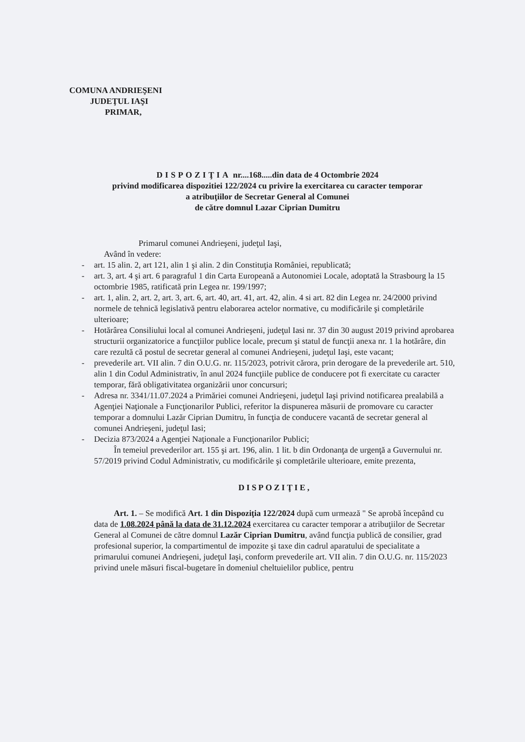COMUNA ANDRIEŞENI
JUDEŢUL IAŞI
PRIMAR,
DISPOZIŢIA nr....168.....din data de 4 Octombrie 2024
privind modificarea dispozitiei 122/2024 cu privire la exercitarea cu caracter temporar
a atribuţiilor de Secretar General al Comunei
de către domnul Lazar Ciprian Dumitru
Primarul comunei Andrieşeni, judeţul Iaşi,
Având în vedere:
- art. 15 alin. 2, art 121, alin 1 şi alin. 2 din Constituţia României, republicată;
- art. 3, art. 4 şi art. 6 paragraful 1 din Carta Europeană a Autonomiei Locale, adoptată la Strasbourg la 15 octombrie 1985, ratificată prin Legea nr. 199/1997;
- art. 1, alin. 2, art. 2, art. 3, art. 6, art. 40, art. 41, art. 42, alin. 4 si art. 82 din Legea nr. 24/2000 privind normele de tehnică legislativă pentru elaborarea actelor normative, cu modificările şi completările ulterioare;
- Hotărârea Consiliului local al comunei Andrieşeni, judeţul Iasi nr. 37 din 30 august 2019 privind aprobarea structurii organizatorice a funcţiilor publice locale, precum şi statul de funcţii anexa nr. 1 la hotărâre, din care rezultă că postul de secretar general al comunei Andrieşeni, judeţul Iaşi, este vacant;
- prevederile art. VII alin. 7 din O.U.G. nr. 115/2023, potrivit cărora, prin derogare de la prevederile art. 510, alin 1 din Codul Administrativ, în anul 2024 funcţiile publice de conducere pot fi exercitate cu caracter temporar, fără obligativitatea organizării unor concursuri;
- Adresa nr. 3341/11.07.2024 a Primăriei comunei Andrieşeni, judeţul Iaşi privind notificarea prealabilă a Agenţiei Naţionale a Funcţionarilor Publici, referitor la dispunerea măsurii de promovare cu caracter temporar a domnului Lazăr Ciprian Dumitru, în funcţia de conducere vacantă de secretar general al comunei Andrieşeni, judeţul Iasi;
- Decizia 873/2024 a Agenţiei Naţionale a Funcţionarilor Publici;
În temeiul prevederilor art. 155 şi art. 196, alin. 1 lit. b din Ordonanţa de urgenţă a Guvernului nr. 57/2019 privind Codul Administrativ, cu modificările şi completările ulterioare, emite prezenta,
DISPOZIŢIE,
Art. 1. – Se modifică Art. 1 din Dispoziţia 122/2024 după cum urmează " Se aprobă începând cu data de 1.08.2024 până la data de 31.12.2024 exercitarea cu caracter temporar a atribuţiilor de Secretar General al Comunei de către domnul Lazăr Ciprian Dumitru, având funcţia publică de consilier, grad profesional superior, la compartimentul de impozite şi taxe din cadrul aparatului de specialitate a primarului comunei Andrieşeni, judeţul Iaşi, conform prevederile art. VII alin. 7 din O.U.G. nr. 115/2023 privind unele măsuri fiscal-bugetare în domeniul cheltuielilor publice, pentru